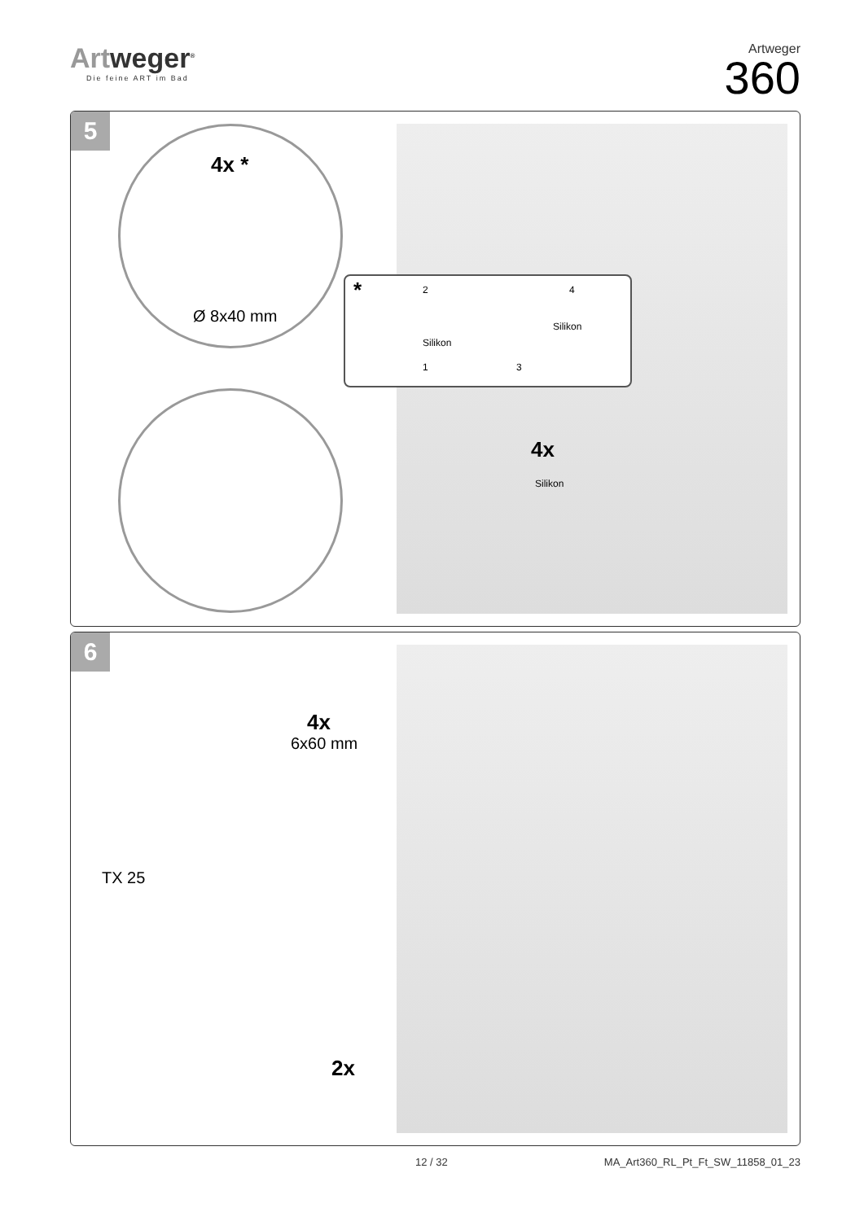Artweger<sup>®</sup>
Die feine ART im Bad
Artweger
360
5
4x *
Ø 8x40 mm
*
Silikon
Silikon
1
2
3
4
4x
Silikon
6
4x
6x60 mm
TX 25
2x
12 / 32 MA_Art360_RL_Pt_Ft_SW_11858_01_23